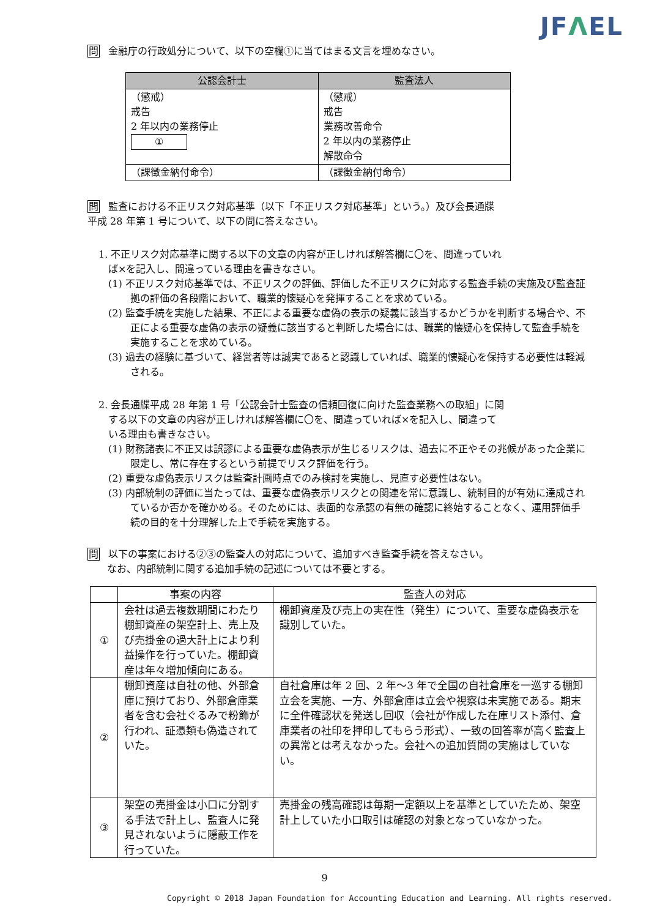JFΛEL
問 金融庁の行政処分について、以下の空欄①に当てはまる文言を埋めなさい。
| 公認会計士 | 監査法人 |
| --- | --- |
| （懲戒） 戒告 2 年以内の業務停止 ① | （懲戒） 戒告 業務改善命令 2 年以内の業務停止 解散命令 |
| （課徴金納付命令） | （課徴金納付命令） |
問 監査における不正リスク対応基準（以下「不正リスク対応基準」という。）及び会長通牒
平成 28 年第 1 号について、以下の問に答えなさい。
1. 不正リスク対応基準に関する以下の文章の内容が正しければ解答欄に〇を、間違っていれ
　ば×を記入し、間違っている理由を書きなさい。
(1) 不正リスク対応基準では、不正リスクの評価、評価した不正リスクに対応する監査手続の実施及び監査証拠の評価の各段階において、職業的懐疑心を発揮することを求めている。
(2) 監査手続を実施した結果、不正による重要な虚偽の表示の疑義に該当するかどうかを判断する場合や、不正による重要な虚偽の表示の疑義に該当すると判断した場合には、職業的懐疑心を保持して監査手続を実施することを求めている。
(3) 過去の経験に基づいて、経営者等は誠実であると認識していれば、職業的懐疑心を保持する必要性は軽減される。
2. 会長通牒平成 28 年第 1 号「公認会計士監査の信頼回復に向けた監査業務への取組」に関
　する以下の文章の内容が正しければ解答欄に〇を、間違っていれば×を記入し、間違って
　いる理由も書きなさい。
(1) 財務諸表に不正又は誤謬による重要な虚偽表示が生じるリスクは、過去に不正やその兆候があった企業に限定し、常に存在するという前提でリスク評価を行う。
(2) 重要な虚偽表示リスクは監査計画時点でのみ検討を実施し、見直す必要性はない。
(3) 内部統制の評価に当たっては、重要な虚偽表示リスクとの関連を常に意識し、統制目的が有効に達成されているか否かを確かめる。そのためには、表面的な承認の有無の確認に終始することなく、運用評価手続の目的を十分理解した上で手続を実施する。
問 以下の事案における②③の監査人の対応について、追加すべき監査手続を答えなさい。
　　なお、内部統制に関する追加手続の記述については不要とする。
| | 事案の内容 | 監査人の対応 |
| --- | --- | --- |
| ① | 会社は過去複数期間にわたり棚卸資産の架空計上、売上及び売掛金の過大計上により利益操作を行っていた。棚卸資産は年々増加傾向にある。 | 棚卸資産及び売上の実在性（発生）について、重要な虚偽表示を識別していた。 |
| ② | 棚卸資産は自社の他、外部倉庫に預けており、外部倉庫業者を含む会社ぐるみで粉飾が行われ、証憑類も偽造されていた。 | 自社倉庫は年 2 回、2 年～3 年で全国の自社倉庫を一巡する棚卸立会を実施、一方、外部倉庫は立会や視察は未実施である。期末に全件確認状を発送し回収（会社が作成した在庫リスト添付、倉庫業者の社印を押印してもらう形式）、一致の回答率が高く監査上の異常とは考えなかった。会社への追加質問の実施はしていない。 |
| ③ | 架空の売掛金は小口に分割する手法で計上し、監査人に発見されないように隠蔽工作を行っていた。 | 売掛金の残高確認は毎期一定額以上を基準としていたため、架空計上していた小口取引は確認の対象となっていなかった。 |
9
Copyright © 2018 Japan Foundation for Accounting Education and Learning. All rights reserved.